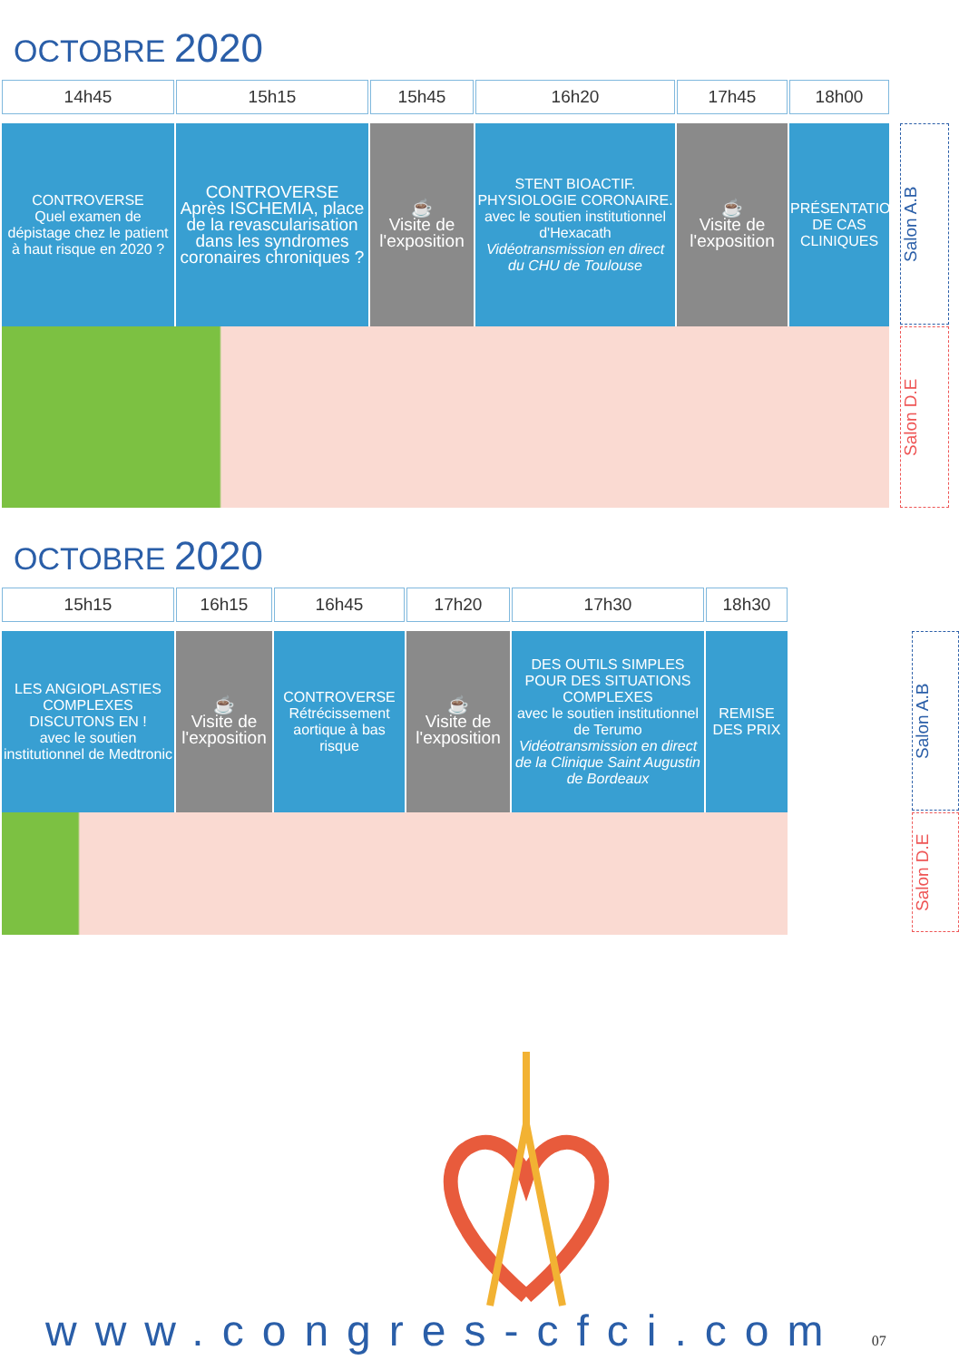OCTOBRE 2020
| 14h45 | 15h15 | 15h45 | 16h20 | 17h45 | 18h00 |
| --- | --- | --- | --- | --- | --- |
| CONTROVERSE Quel examen de dépistage chez le patient à haut risque en 2020 ? | CONTROVERSE Après ISCHEMIA, place de la revascularisation dans les syndromes coronaires chroniques ? | ☕ Visite de l'exposition | STENT BIOACTIF. PHYSIOLOGIE CORONAIRE. avec le soutien institutionnel d'Hexacath Vidéotransmission en direct du CHU de Toulouse | ☕ Visite de l'exposition | PRÉSENTATION DE CAS CLINIQUES |
Salon A.B
Salon D.E
OCTOBRE 2020
| 15h15 | 16h15 | 16h45 | 17h20 | 17h30 | 18h30 |
| --- | --- | --- | --- | --- | --- |
| LES ANGIOPLASTIES COMPLEXES DISCUTONS EN ! avec le soutien institutionnel de Medtronic | ☕ Visite de l'exposition | CONTROVERSE Rétrécissement aortique à bas risque | ☕ Visite de l'exposition | DES OUTILS SIMPLES POUR DES SITUATIONS COMPLEXES avec le soutien institutionnel de Terumo Vidéotransmission en direct de la Clinique Saint Augustin de Bordeaux | REMISE DES PRIX |
Salon A.B
Salon D.E
www.congres-cfci.com 07